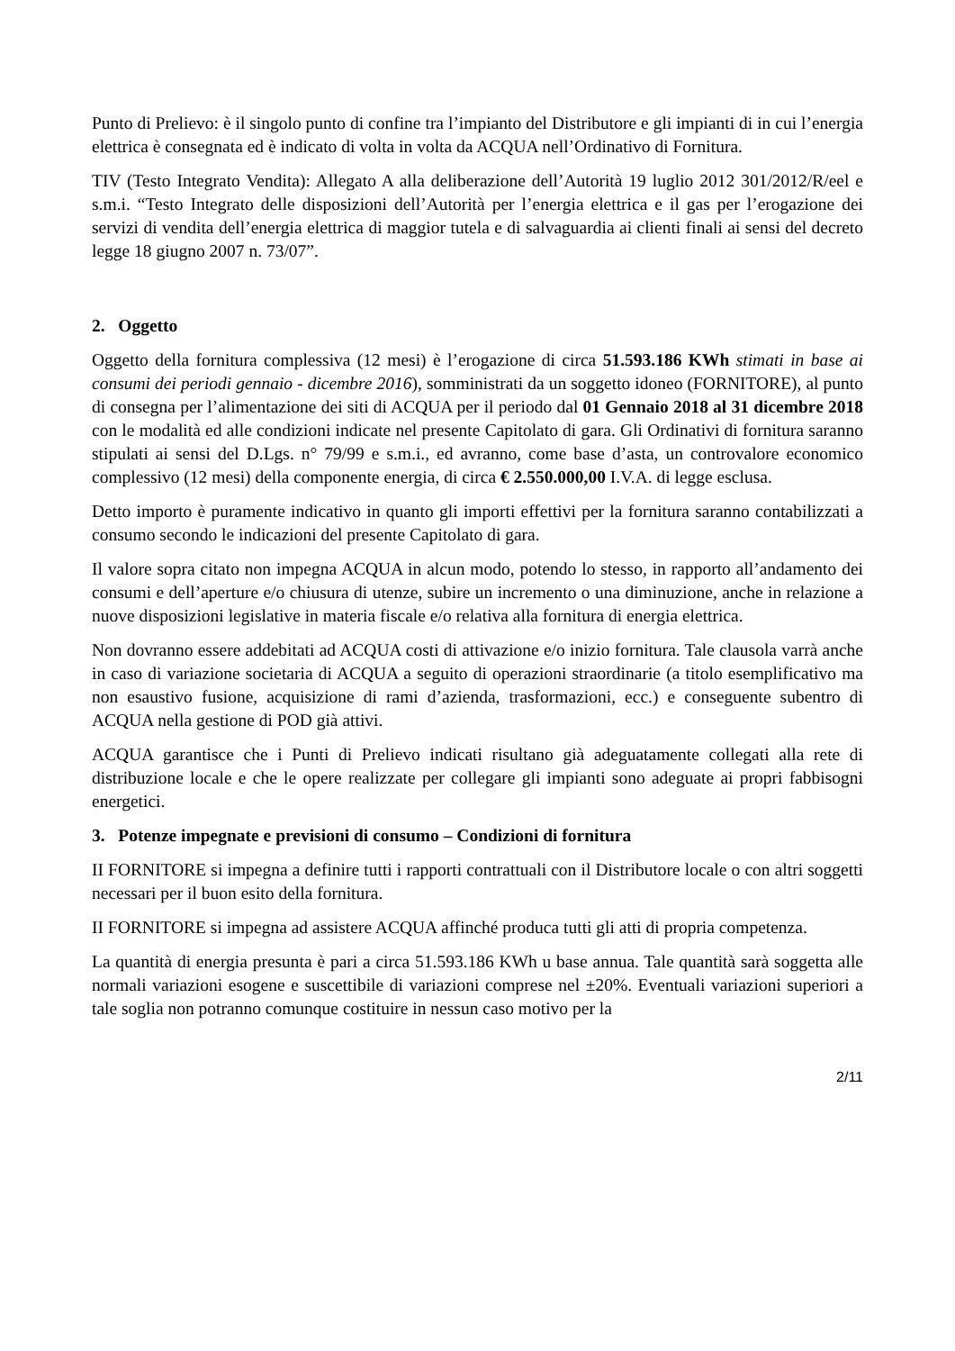Punto di Prelievo: è il singolo punto di confine tra l’impianto del Distributore e gli impianti di in cui l’energia elettrica è consegnata ed è indicato di volta in volta da ACQUA nell’Ordinativo di Fornitura.
TIV (Testo Integrato Vendita): Allegato A alla deliberazione dell’Autorità 19 luglio 2012 301/2012/R/eel e s.m.i. “Testo Integrato delle disposizioni dell’Autorità per l’energia elettrica e il gas per l’erogazione dei servizi di vendita dell’energia elettrica di maggior tutela e di salvaguardia ai clienti finali ai sensi del decreto legge 18 giugno 2007 n. 73/07”.
2. Oggetto
Oggetto della fornitura complessiva (12 mesi) è l’erogazione di circa 51.593.186 KWh stimati in base ai consumi dei periodi gennaio - dicembre 2016), somministrati da un soggetto idoneo (FORNITORE), al punto di consegna per l’alimentazione dei siti di ACQUA per il periodo dal 01 Gennaio 2018 al 31 dicembre 2018 con le modalità ed alle condizioni indicate nel presente Capitolato di gara. Gli Ordinativi di fornitura saranno stipulati ai sensi del D.Lgs. n° 79/99 e s.m.i., ed avranno, come base d’asta, un controvalore economico complessivo (12 mesi) della componente energia, di circa € 2.550.000,00 I.V.A. di legge esclusa.
Detto importo è puramente indicativo in quanto gli importi effettivi per la fornitura saranno contabilizzati a consumo secondo le indicazioni del presente Capitolato di gara.
Il valore sopra citato non impegna ACQUA in alcun modo, potendo lo stesso, in rapporto all’andamento dei consumi e dell’aperture e/o chiusura di utenze, subire un incremento o una diminuzione, anche in relazione a nuove disposizioni legislative in materia fiscale e/o relativa alla fornitura di energia elettrica.
Non dovranno essere addebitati ad ACQUA costi di attivazione e/o inizio fornitura. Tale clausola varrà anche in caso di variazione societaria di ACQUA a seguito di operazioni straordinarie (a titolo esemplificativo ma non esaustivo fusione, acquisizione di rami d’azienda, trasformazioni, ecc.) e conseguente subentro di ACQUA nella gestione di POD già attivi.
ACQUA garantisce che i Punti di Prelievo indicati risultano già adeguatamente collegati alla rete di distribuzione locale e che le opere realizzate per collegare gli impianti sono adeguate ai propri fabbisogni energetici.
3. Potenze impegnate e previsioni di consumo – Condizioni di fornitura
II FORNITORE si impegna a definire tutti i rapporti contrattuali con il Distributore locale o con altri soggetti necessari per il buon esito della fornitura.
II FORNITORE si impegna ad assistere ACQUA affinché produca tutti gli atti di propria competenza.
La quantità di energia presunta è pari a circa 51.593.186 KWh u base annua. Tale quantità sarà soggetta alle normali variazioni esogene e suscettibile di variazioni comprese nel ±20%. Eventuali variazioni superiori a tale soglia non potranno comunque costituire in nessun caso motivo per la
2/11